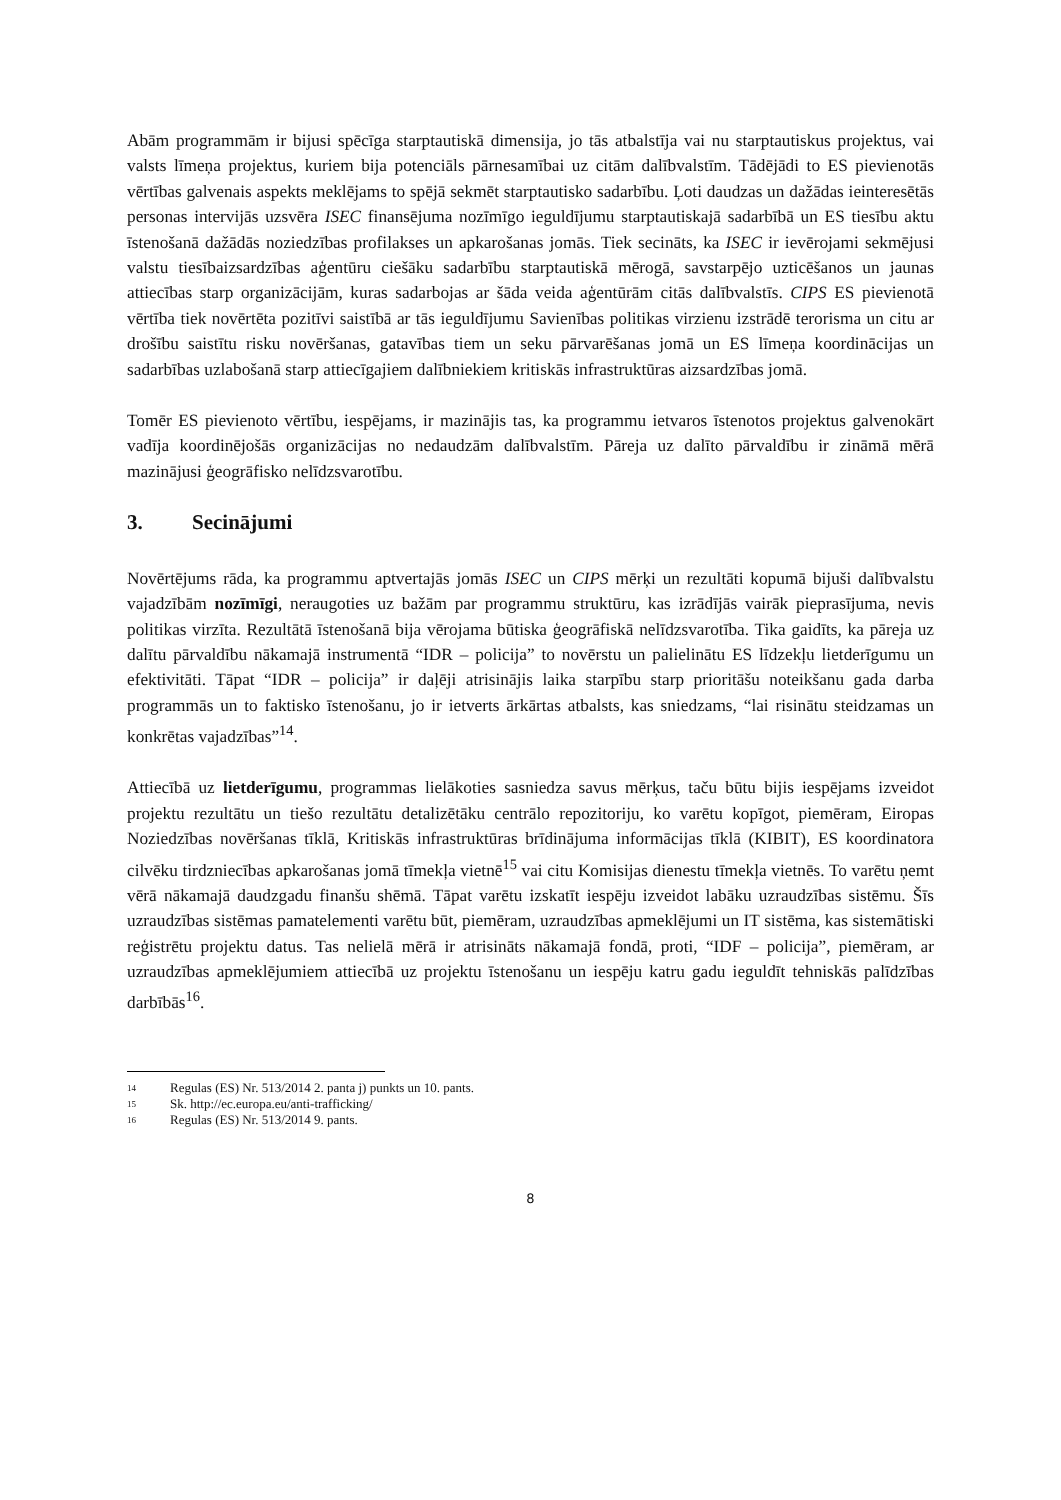Abām programmām ir bijusi spēcīga starptautiskā dimensija, jo tās atbalstīja vai nu starptautiskus projektus, vai valsts līmeņa projektus, kuriem bija potenciāls pārnesamībai uz citām dalībvalstīm. Tādējādi to ES pievienotās vērtības galvenais aspekts meklējams to spējā sekmēt starptautisko sadarbību. Ļoti daudzas un dažādas ieinteresētās personas intervijās uzsvēra ISEC finansējuma nozīmīgo ieguldījumu starptautiskajā sadarbībā un ES tiesību aktu īstenošanā dažādās noziedzības profilakses un apkarošanas jomās. Tiek secināts, ka ISEC ir ievērojami sekmējusi valstu tiesībaizsardzības aģentūru ciešāku sadarbību starptautiskā mērogā, savstarpējo uzticēšanos un jaunas attiecības starp organizācijām, kuras sadarbojas ar šāda veida aģentūrām citās dalībvalstīs. CIPS ES pievienotā vērtība tiek novērtēta pozitīvi saistībā ar tās ieguldījumu Savienības politikas virzienu izstrādē terorisma un citu ar drošību saistītu risku novēršanas, gatavības tiem un seku pārvarēšanas jomā un ES līmeņa koordinācijas un sadarbības uzlabošanā starp attiecīgajiem dalībniekiem kritiskās infrastruktūras aizsardzības jomā.
Tomēr ES pievienoto vērtību, iespējams, ir mazinājis tas, ka programmu ietvaros īstenotos projektus galvenokārt vadīja koordinējošās organizācijas no nedaudzām dalībvalstīm. Pāreja uz dalīto pārvaldību ir zināmā mērā mazinājusi ģeogrāfisko nelīdzsvarotību.
3. Secinājumi
Novērtējums rāda, ka programmu aptvertajās jomās ISEC un CIPS mērķi un rezultāti kopumā bijuši dalībvalstu vajadzībām nozīmīgi, neraugoties uz bažām par programmu struktūru, kas izrādījās vairāk pieprasījuma, nevis politikas virzīta. Rezultātā īstenošanā bija vērojama būtiska ģeogrāfiskā nelīdzsvarotība. Tika gaidīts, ka pāreja uz dalītu pārvaldību nākamajā instrumentā “IDR – policija” to novērstu un palielinātu ES līdzekļu lietderīgumu un efektivitāti. Tāpat “IDR – policija” ir daļēji atrisinājis laika starpību starp prioritāšu noteikšanu gada darba programmās un to faktisko īstenošanu, jo ir ietverts ārkārtas atbalsts, kas sniedzams, “lai risinātu steidzamas un konkrētas vajadzības”<sup>14</sup>.
Attiecībā uz lietderīgumu, programmas lielākoties sasniedza savus mērķus, taču būtu bijis iespējams izveidot projektu rezultātu un tiešo rezultātu detalizētāku centrālo repozitoriju, ko varētu kopīgot, piemēram, Eiropas Noziedzības novēršanas tīklā, Kritiskās infrastruktūras brīdinājuma informācijas tīklā (KIBIT), ES koordinatora cilvēku tirdzniecības apkarošanas jomā tīmekļa vietnē<sup>15</sup> vai citu Komisijas dienestu tīmekļa vietnēs. To varētu ņemt vērā nākamajā daudzgadu finanšu shēmā. Tāpat varētu izskatīt iespēju izveidot labāku uzraudzības sistēmu. Šīs uzraudzības sistēmas pamatelementi varētu būt, piemēram, uzraudzības apmeklējumi un IT sistēma, kas sistemātiski reģistrētu projektu datus. Tas nelielā mērā ir atrisināts nākamajā fondā, proti, “IDF – policija”, piemēram, ar uzraudzības apmeklējumiem attiecībā uz projektu īstenošanu un iespēju katru gadu ieguldīt tehniskās palīdzības darbībās<sup>16</sup>.
<sup>14</sup> Regulas (ES) Nr. 513/2014 2. panta j) punkts un 10. pants.
<sup>15</sup> Sk. http://ec.europa.eu/anti-trafficking/
<sup>16</sup> Regulas (ES) Nr. 513/2014 9. pants.
8